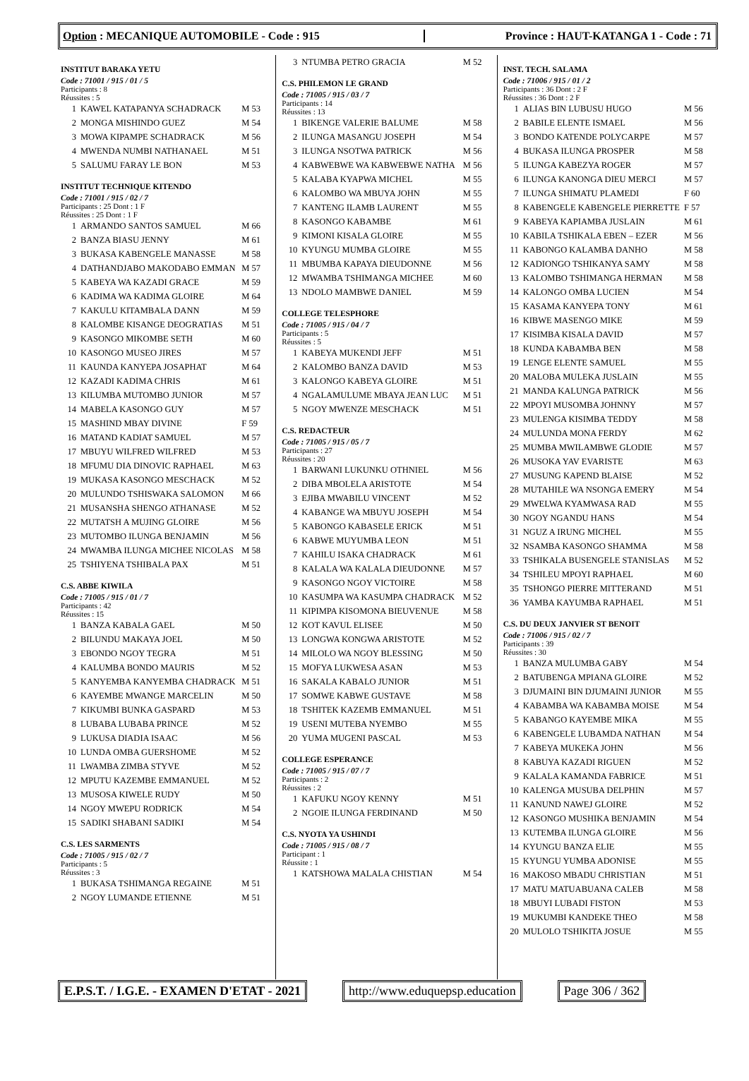Option : MECANIQUE AUTOMOBILE - Code : 915
Province : HAUT-KATANGA 1 - Code : 71
INSTITUT BARAKA YETU
Code : 71001 / 915 / 01 / 5
Participants : 8
Réussites : 5
| 1 | KAWEL KATAPANYA SCHADRACK | M 53 |
| 2 | MONGA MISHINDO GUEZ | M 54 |
| 3 | MOWA KIPAMPE SCHADRACK | M 56 |
| 4 | MWENDA NUMBI NATHANAEL | M 51 |
| 5 | SALUMU FARAY LE BON | M 53 |
INSTITUT TECHNIQUE KITENDO
Code : 71001 / 915 / 02 / 7
Participants : 25 Dont : 1 F
Réussites : 25 Dont : 1 F
| 1 | ARMANDO SANTOS SAMUEL | M 66 |
| 2 | BANZA BIASU JENNY | M 61 |
| 3 | BUKASA KABENGELE MANASSE | M 58 |
| 4 | DATHANDJABO MAKODABO EMMAN | M 57 |
| 5 | KABEYA WA KAZADI GRACE | M 59 |
| 6 | KADIMA WA KADIMA GLOIRE | M 64 |
| 7 | KAKULU KITAMBALA DANN | M 59 |
| 8 | KALOMBE KISANGE DEOGRATIAS | M 51 |
| 9 | KASONGO MIKOMBE SETH | M 60 |
| 10 | KASONGO MUSEO JIRES | M 57 |
| 11 | KAUNDA KANYEPA JOSAPHAT | M 64 |
| 12 | KAZADI KADIMA CHRIS | M 61 |
| 13 | KILUMBA MUTOMBO JUNIOR | M 57 |
| 14 | MABELA KASONGO GUY | M 57 |
| 15 | MASHIND MBAY DIVINE | F 59 |
| 16 | MATAND KADIAT SAMUEL | M 57 |
| 17 | MBUYU WILFRED WILFRED | M 53 |
| 18 | MFUMU DIA DINOVIC RAPHAEL | M 63 |
| 19 | MUKASA KASONGO MESCHACK | M 52 |
| 20 | MULUNDO TSHISWAKA SALOMON | M 66 |
| 21 | MUSANSHA SHENGO ATHANASE | M 52 |
| 22 | MUTATSH A MUJING GLOIRE | M 56 |
| 23 | MUTOMBO ILUNGA BENJAMIN | M 56 |
| 24 | MWAMBA ILUNGA MICHEE NICOLAS | M 58 |
| 25 | TSHIYENA TSHIBALA PAX | M 51 |
C.S. ABBE KIWILA
Code : 71005 / 915 / 01 / 7
Participants : 42
Réussites : 15
| 1 | BANZA KABALA GAEL | M 50 |
| 2 | BILUNDU MAKAYA JOEL | M 50 |
| 3 | EBONDO NGOY TEGRA | M 51 |
| 4 | KALUMBA BONDO MAURIS | M 52 |
| 5 | KANYEMBA KANYEMBA CHADRACK | M 51 |
| 6 | KAYEMBE MWANGE MARCELIN | M 50 |
| 7 | KIKUMBI BUNKA GASPARD | M 53 |
| 8 | LUBABA LUBABA PRINCE | M 52 |
| 9 | LUKUSA DIADIA ISAAC | M 56 |
| 10 | LUNDA OMBA GUERSHOME | M 52 |
| 11 | LWAMBA ZIMBA STYVE | M 52 |
| 12 | MPUTU KAZEMBE EMMANUEL | M 52 |
| 13 | MUSOSA KIWELE RUDY | M 50 |
| 14 | NGOY MWEPU RODRICK | M 54 |
| 15 | SADIKI SHABANI SADIKI | M 54 |
C.S. LES SARMENTS
Code : 71005 / 915 / 02 / 7
Participants : 5
Réussites : 3
| 1 | BUKASA TSHIMANGA REGAINE | M 51 |
| 2 | NGOY LUMANDE ETIENNE | M 51 |
| 3 | NTUMBA PETRO GRACIA | M 52 |
C.S. PHILEMON LE GRAND
Code : 71005 / 915 / 03 / 7
Participants : 14
Réussites : 13
| 1 | BIKENGE VALERIE BALUME | M 58 |
| 2 | ILUNGA MASANGU JOSEPH | M 54 |
| 3 | ILUNGA NSOTWA PATRICK | M 56 |
| 4 | KABWEBWE WA KABWEBWE NATHA | M 56 |
| 5 | KALABA KYAPWA MICHEL | M 55 |
| 6 | KALOMBO WA MBUYA JOHN | M 55 |
| 7 | KANTENG ILAMB LAURENT | M 55 |
| 8 | KASONGO KABAMBE | M 61 |
| 9 | KIMONI KISALA GLOIRE | M 55 |
| 10 | KYUNGU MUMBA GLOIRE | M 55 |
| 11 | MBUMBA KAPAYA DIEUDONNE | M 56 |
| 12 | MWAMBA TSHIMANGA MICHEE | M 60 |
| 13 | NDOLO MAMBWE DANIEL | M 59 |
COLLEGE TELESPHORE
Code : 71005 / 915 / 04 / 7
Participants : 5
Réussites : 5
| 1 | KABEYA MUKENDI JEFF | M 51 |
| 2 | KALOMBO BANZA DAVID | M 53 |
| 3 | KALONGO KABEYA GLOIRE | M 51 |
| 4 | NGALAMULUME MBAYA JEAN LUC | M 51 |
| 5 | NGOY MWENZE MESCHACK | M 51 |
C.S. REDACTEUR
Code : 71005 / 915 / 05 / 7
Participants : 27
Réussites : 20
| 1 | BARWANI LUKUNKU OTHNIEL | M 56 |
| 2 | DIBA MBOLELA ARISTOTE | M 54 |
| 3 | EJIBA MWABILU VINCENT | M 52 |
| 4 | KABANGE WA MBUYU JOSEPH | M 54 |
| 5 | KABONGO KABASELE ERICK | M 51 |
| 6 | KABWE MUYUMBA LEON | M 51 |
| 7 | KAHILU ISAKA CHADRACK | M 61 |
| 8 | KALALA WA KALALA DIEUDONNE | M 57 |
| 9 | KASONGO NGOY VICTOIRE | M 58 |
| 10 | KASUMPA WA KASUMPA CHADRACK | M 52 |
| 11 | KIPIMPA KISOMONA BIEUVENUE | M 58 |
| 12 | KOT KAVUL ELISEE | M 50 |
| 13 | LONGWA KONGWA ARISTOTE | M 52 |
| 14 | MILOLO WA NGOY BLESSING | M 50 |
| 15 | MOFYA LUKWESA ASAN | M 53 |
| 16 | SAKALA KABALO JUNIOR | M 51 |
| 17 | SOMWE KABWE GUSTAVE | M 58 |
| 18 | TSHITEK KAZEMB EMMANUEL | M 51 |
| 19 | USENI MUTEBA NYEMBO | M 55 |
| 20 | YUMA MUGENI PASCAL | M 53 |
COLLEGE ESPERANCE
Code : 71005 / 915 / 07 / 7
Participants : 2
Réussites : 2
| 1 | KAFUKU NGOY KENNY | M 51 |
| 2 | NGOIE ILUNGA FERDINAND | M 50 |
C.S. NYOTA YA USHINDI
Code : 71005 / 915 / 08 / 7
Participant : 1
Réussite : 1
| 1 | KATSHOWA MALALA CHISTIAN | M 54 |
INST. TECH. SALAMA
Code : 71006 / 915 / 01 / 2
Participants : 36 Dont : 2 F
Réussites : 36 Dont : 2 F
| 1 | ALIAS BIN LUBUSU HUGO | M 56 |
| 2 | BABILE ELENTE ISMAEL | M 56 |
| 3 | BONDO KATENDE POLYCARPE | M 57 |
| 4 | BUKASA ILUNGA PROSPER | M 58 |
| 5 | ILUNGA KABEZYA ROGER | M 57 |
| 6 | ILUNGA KANONGA DIEU MERCI | M 57 |
| 7 | ILUNGA SHIMATU PLAMEDI | F 60 |
| 8 | KABENGELE KABENGELE PIERRETTE | F 57 |
| 9 | KABEYA KAPIAMBA JUSLAIN | M 61 |
| 10 | KABILA TSHIKALA EBEN – EZER | M 56 |
| 11 | KABONGO KALAMBA DANHO | M 58 |
| 12 | KADIONGO TSHIKANYA SAMY | M 58 |
| 13 | KALOMBO TSHIMANGA HERMAN | M 58 |
| 14 | KALONGO OMBA LUCIEN | M 54 |
| 15 | KASAMA KANYEPA TONY | M 61 |
| 16 | KIBWE MASENGO MIKE | M 59 |
| 17 | KISIMBA KISALA DAVID | M 57 |
| 18 | KUNDA KABAMBA BEN | M 58 |
| 19 | LENGE ELENTE SAMUEL | M 55 |
| 20 | MALOBA MULEKA JUSLAIN | M 55 |
| 21 | MANDA KALUNGA PATRICK | M 56 |
| 22 | MPOYI MUSOMBA JOHNNY | M 57 |
| 23 | MULENGA KISIMBA TEDDY | M 58 |
| 24 | MULUNDA MONA FERDY | M 62 |
| 25 | MUMBA MWILAMBWE GLODIE | M 57 |
| 26 | MUSOKA YAV EVARISTE | M 63 |
| 27 | MUSUNG KAPEND BLAISE | M 52 |
| 28 | MUTAHILE WA NSONGA EMERY | M 54 |
| 29 | MWELWA KYAMWASA RAD | M 55 |
| 30 | NGOY NGANDU HANS | M 54 |
| 31 | NGUZ A IRUNG MICHEL | M 55 |
| 32 | NSAMBA KASONGO SHAMMA | M 58 |
| 33 | TSHIKALA BUSENGELE STANISLAS | M 52 |
| 34 | TSHILEU MPOYI RAPHAEL | M 60 |
| 35 | TSHONGO PIERRE MITTERAND | M 51 |
| 36 | YAMBA KAYUMBA RAPHAEL | M 51 |
C.S. DU DEUX JANVIER ST BENOIT
Code : 71006 / 915 / 02 / 7
Participants : 39
Réussites : 30
| 1 | BANZA MULUMBA GABY | M 54 |
| 2 | BATUBENGA MPIANA GLOIRE | M 52 |
| 3 | DJUMAINI BIN DJUMAINI JUNIOR | M 55 |
| 4 | KABAMBA WA KABAMBA MOISE | M 54 |
| 5 | KABANGO KAYEMBE MIKA | M 55 |
| 6 | KABENGELE LUBAMDA NATHAN | M 54 |
| 7 | KABEYA MUKEKA JOHN | M 56 |
| 8 | KABUYA KAZADI RIGUEN | M 52 |
| 9 | KALALA KAMANDA FABRICE | M 51 |
| 10 | KALENGA MUSUBA DELPHIN | M 57 |
| 11 | KANUND NAWEJ GLOIRE | M 52 |
| 12 | KASONGO MUSHIKA BENJAMIN | M 54 |
| 13 | KUTEMBA ILUNGA GLOIRE | M 56 |
| 14 | KYUNGU BANZA ELIE | M 55 |
| 15 | KYUNGU YUMBA ADONISE | M 55 |
| 16 | MAKOSO MBADU CHRISTIAN | M 51 |
| 17 | MATU MATUABUANA CALEB | M 58 |
| 18 | MBUYI LUBADI FISTON | M 53 |
| 19 | MUKUMBI KANDEKE THEO | M 58 |
| 20 | MULOLO TSHIKITA JOSUE | M 55 |
E.P.S.T. / I.G.E. - EXAMEN D'ETAT - 2021
http://www.eduquepsp.education Page 306 / 362